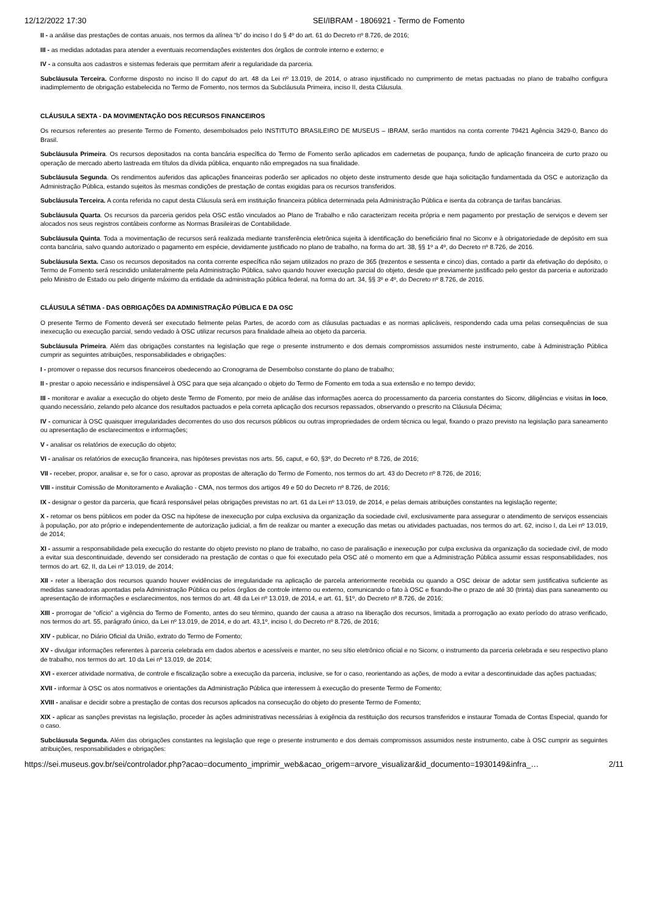12/12/2022 17:30 SEI/IBRAM - 1806921 - Termo de Fomento
II - a análise das prestações de contas anuais, nos termos da alínea “b” do inciso I do § 4º do art. 61 do Decreto nº 8.726, de 2016;
III - as medidas adotadas para atender a eventuais recomendações existentes dos órgãos de controle interno e externo; e
IV - a consulta aos cadastros e sistemas federais que permitam aferir a regularidade da parceria.
Subcláusula Terceira. Conforme disposto no inciso II do caput do art. 48 da Lei nº 13.019, de 2014, o atraso injustificado no cumprimento de metas pactuadas no plano de trabalho configura inadimplemento de obrigação estabelecida no Termo de Fomento, nos termos da Subcláusula Primeira, inciso II, desta Cláusula.
CLÁUSULA SEXTA - DA MOVIMENTAÇÃO DOS RECURSOS FINANCEIROS
Os recursos referentes ao presente Termo de Fomento, desembolsados pelo INSTITUTO BRASILEIRO DE MUSEUS – IBRAM, serão mantidos na conta corrente 79421 Agência 3429-0, Banco do Brasil.
Subcláusula Primeira. Os recursos depositados na conta bancária específica do Termo de Fomento serão aplicados em cadernetas de poupança, fundo de aplicação financeira de curto prazo ou operação de mercado aberto lastreada em títulos da dívida pública, enquanto não empregados na sua finalidade.
Subcláusula Segunda. Os rendimentos auferidos das aplicações financeiras poderão ser aplicados no objeto deste instrumento desde que haja solicitação fundamentada da OSC e autorização da Administração Pública, estando sujeitos às mesmas condições de prestação de contas exigidas para os recursos transferidos.
Subcláusula Terceira. A conta referida no caput desta Cláusula será em instituição financeira pública determinada pela Administração Pública e isenta da cobrança de tarifas bancárias.
Subcláusula Quarta. Os recursos da parceria geridos pela OSC estão vinculados ao Plano de Trabalho e não caracterizam receita própria e nem pagamento por prestação de serviços e devem ser alocados nos seus registros contábeis conforme as Normas Brasileiras de Contabilidade.
Subcláusula Quinta. Toda a movimentação de recursos será realizada mediante transferência eletrônica sujeita à identificação do beneficiário final no Siconv e à obrigatoriedade de depósito em sua conta bancária, salvo quando autorizado o pagamento em espécie, devidamente justificado no plano de trabalho, na forma do art. 38, §§ 1º a 4º, do Decreto nº 8.726, de 2016.
Subcláusula Sexta. Caso os recursos depositados na conta corrente específica não sejam utilizados no prazo de 365 (trezentos e sessenta e cinco) dias, contado a partir da efetivação do depósito, o Termo de Fomento será rescindido unilateralmente pela Administração Pública, salvo quando houver execução parcial do objeto, desde que previamente justificado pelo gestor da parceria e autorizado pelo Ministro de Estado ou pelo dirigente máximo da entidade da administração pública federal, na forma do art. 34, §§ 3º e 4º, do Decreto nº 8.726, de 2016.
CLÁUSULA SÉTIMA - DAS OBRIGAÇÕES DA ADMINISTRAÇÃO PÚBLICA E DA OSC
O presente Termo de Fomento deverá ser executado fielmente pelas Partes, de acordo com as cláusulas pactuadas e as normas aplicáveis, respondendo cada uma pelas consequências de sua inexecução ou execução parcial, sendo vedado à OSC utilizar recursos para finalidade alheia ao objeto da parceria.
Subcláusula Primeira. Além das obrigações constantes na legislação que rege o presente instrumento e dos demais compromissos assumidos neste instrumento, cabe à Administração Pública cumprir as seguintes atribuições, responsabilidades e obrigações:
I - promover o repasse dos recursos financeiros obedecendo ao Cronograma de Desembolso constante do plano de trabalho;
II - prestar o apoio necessário e indispensável à OSC para que seja alcançado o objeto do Termo de Fomento em toda a sua extensão e no tempo devido;
III - monitorar e avaliar a execução do objeto deste Termo de Fomento, por meio de análise das informações acerca do processamento da parceria constantes do Siconv, diligências e visitas in loco, quando necessário, zelando pelo alcance dos resultados pactuados e pela correta aplicação dos recursos repassados, observando o prescrito na Cláusula Décima;
IV - comunicar à OSC quaisquer irregularidades decorrentes do uso dos recursos públicos ou outras impropriedades de ordem técnica ou legal, fixando o prazo previsto na legislação para saneamento ou apresentação de esclarecimentos e informações;
V - analisar os relatórios de execução do objeto;
VI - analisar os relatórios de execução financeira, nas hipóteses previstas nos arts. 56, caput, e 60, §3º, do Decreto nº 8.726, de 2016;
VII - receber, propor, analisar e, se for o caso, aprovar as propostas de alteração do Termo de Fomento, nos termos do art. 43 do Decreto nº 8.726, de 2016;
VIII - instituir Comissão de Monitoramento e Avaliação - CMA, nos termos dos artigos 49 e 50 do Decreto nº 8.726, de 2016;
IX - designar o gestor da parceria, que ficará responsável pelas obrigações previstas no art. 61 da Lei nº 13.019, de 2014, e pelas demais atribuições constantes na legislação regente;
X - retomar os bens públicos em poder da OSC na hipótese de inexecução por culpa exclusiva da organização da sociedade civil, exclusivamente para assegurar o atendimento de serviços essenciais à população, por ato próprio e independentemente de autorização judicial, a fim de realizar ou manter a execução das metas ou atividades pactuadas, nos termos do art. 62, inciso I, da Lei nº 13.019, de 2014;
XI - assumir a responsabilidade pela execução do restante do objeto previsto no plano de trabalho, no caso de paralisação e inexecução por culpa exclusiva da organização da sociedade civil, de modo a evitar sua descontinuidade, devendo ser considerado na prestação de contas o que foi executado pela OSC até o momento em que a Administração Pública assumir essas responsabilidades, nos termos do art. 62, II, da Lei nº 13.019, de 2014;
XII - reter a liberação dos recursos quando houver evidências de irregularidade na aplicação de parcela anteriormente recebida ou quando a OSC deixar de adotar sem justificativa suficiente as medidas saneadoras apontadas pela Administração Pública ou pelos órgãos de controle interno ou externo, comunicando o fato à OSC e fixando-lhe o prazo de até 30 (trinta) dias para saneamento ou apresentação de informações e esclarecimentos, nos termos do art. 48 da Lei nº 13.019, de 2014, e art. 61, §1º, do Decreto nº 8.726, de 2016;
XIII - prorrogar de “ofício” a vigência do Termo de Fomento, antes do seu término, quando der causa a atraso na liberação dos recursos, limitada a prorrogação ao exato período do atraso verificado, nos termos do art. 55, parágrafo único, da Lei nº 13.019, de 2014, e do art. 43,1º, inciso I, do Decreto nº 8.726, de 2016;
XIV - publicar, no Diário Oficial da União, extrato do Termo de Fomento;
XV - divulgar informações referentes à parceria celebrada em dados abertos e acessíveis e manter, no seu sítio eletrônico oficial e no Siconv, o instrumento da parceria celebrada e seu respectivo plano de trabalho, nos termos do art. 10 da Lei nº 13.019, de 2014;
XVI - exercer atividade normativa, de controle e fiscalização sobre a execução da parceria, inclusive, se for o caso, reorientando as ações, de modo a evitar a descontinuidade das ações pactuadas;
XVII - informar à OSC os atos normativos e orientações da Administração Pública que interessem à execução do presente Termo de Fomento;
XVIII - analisar e decidir sobre a prestação de contas dos recursos aplicados na consecução do objeto do presente Termo de Fomento;
XIX - aplicar as sanções previstas na legislação, proceder às ações administrativas necessárias à exigência da restituição dos recursos transferidos e instaurar Tomada de Contas Especial, quando for o caso.
Subcláusula Segunda. Além das obrigações constantes na legislação que rege o presente instrumento e dos demais compromissos assumidos neste instrumento, cabe à OSC cumprir as seguintes atribuições, responsabilidades e obrigações:
https://sei.museus.gov.br/sei/controlador.php?acao=documento_imprimir_web&acao_origem=arvore_visualizar&id_documento=1930149&infra_… 2/11